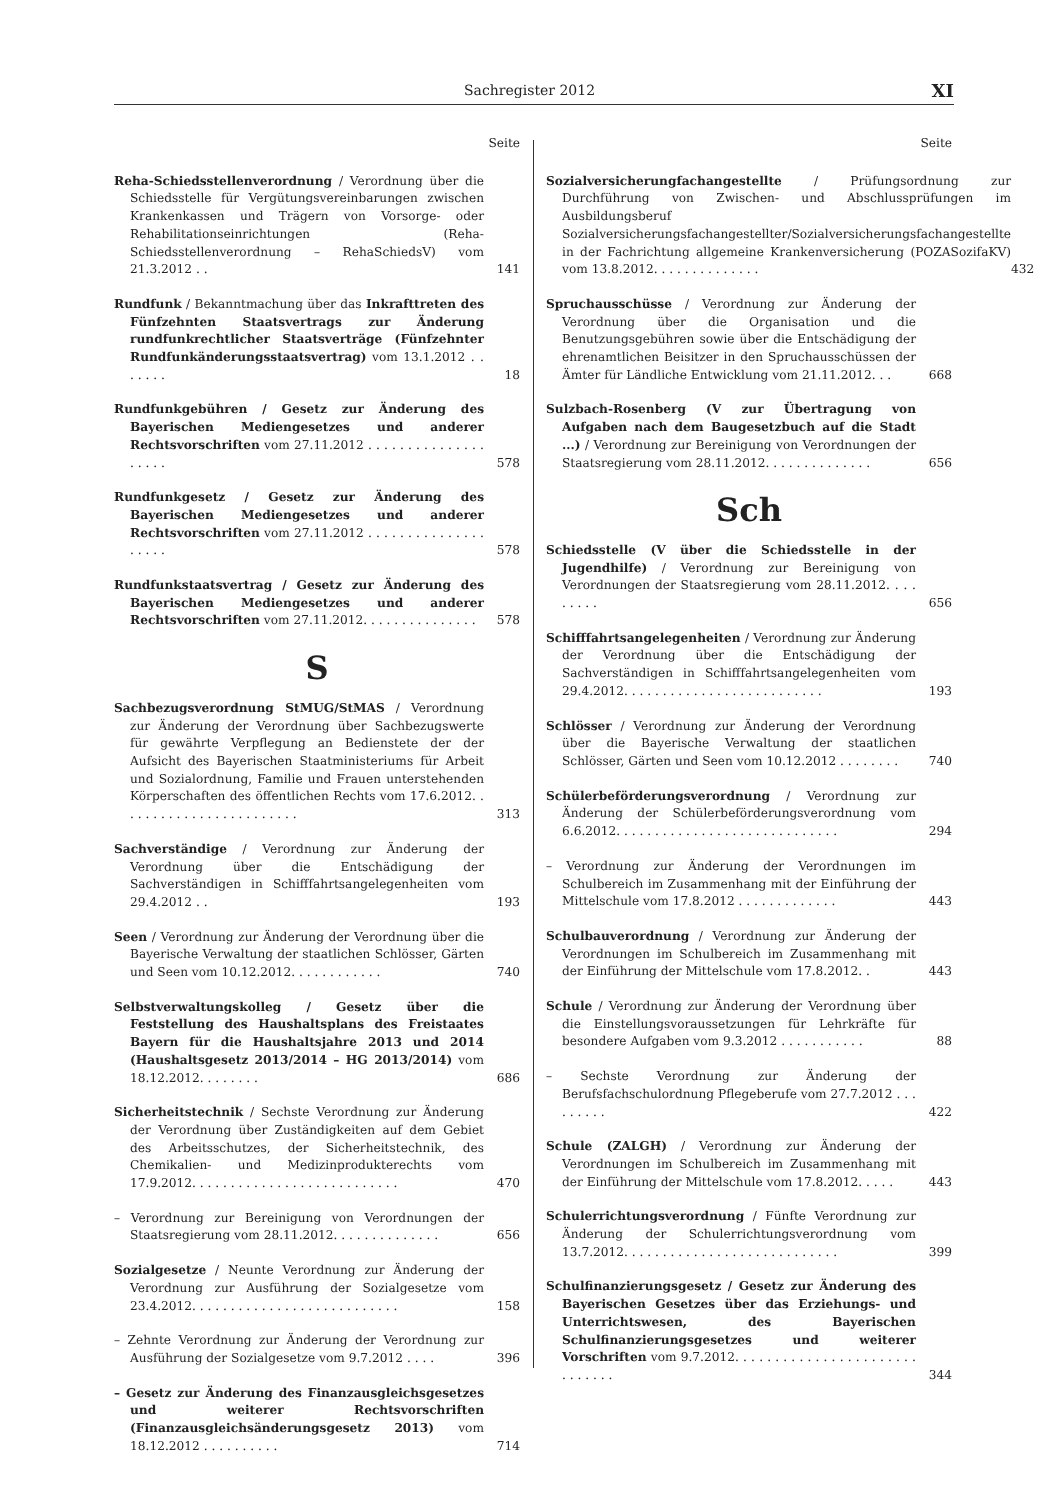Sachregister 2012 XI
Seite
Reha-Schiedsstellenverordnung / Verordnung über die Schiedsstelle für Vergütungsvereinbarungen zwischen Krankenkassen und Trägern von Vorsorge- oder Rehabilitationseinrichtungen (Reha-Schiedsstellenverordnung – RehaSchiedsV) vom 21.3.2012 . .
141
Rundfunk / Bekanntmachung über das Inkrafttreten des Fünfzehnten Staatsvertrags zur Änderung rundfunkrechtlicher Staatsverträge (Fünfzehnter Rundfunkänderungsstaatsvertrag) vom 13.1.2012 . . . . . . .
18
Rundfunkgebühren / Gesetz zur Änderung des Bayerischen Mediengesetzes und anderer Rechtsvorschriften vom 27.11.2012 . . . . . . . . . . . . . . . . . . . .
578
Rundfunkgesetz / Gesetz zur Änderung des Bayerischen Mediengesetzes und anderer Rechtsvorschriften vom 27.11.2012 . . . . . . . . . . . . . . . . . . . .
578
Rundfunkstaatsvertrag / Gesetz zur Änderung des Bayerischen Mediengesetzes und anderer Rechtsvorschriften vom 27.11.2012. . . . . . . . . . . . . . .
578
S
Sachbezugsverordnung StMUG/StMAS / Verordnung zur Änderung der Verordnung über Sachbezugswerte für gewährte Verpflegung an Bedienstete der der Aufsicht des Bayerischen Staatministeriums für Arbeit und Sozialordnung, Familie und Frauen unterstehenden Körperschaften des öffentlichen Rechts vom 17.6.2012. . . . . . . . . . . . . . . . . . . . . . . .
313
Sachverständige / Verordnung zur Änderung der Verordnung über die Entschädigung der Sachverständigen in Schifffahrtsangelegenheiten vom 29.4.2012 . .
193
Seen / Verordnung zur Änderung der Verordnung über die Bayerische Verwaltung der staatlichen Schlösser, Gärten und Seen vom 10.12.2012. . . . . . . . . . . .
740
Selbstverwaltungskolleg / Gesetz über die Feststellung des Haushaltsplans des Freistaates Bayern für die Haushaltsjahre 2013 und 2014 (Haushaltsgesetz 2013/2014 – HG 2013/2014) vom 18.12.2012. . . . . . . .
686
Sicherheitstechnik / Sechste Verordnung zur Änderung der Verordnung über Zuständigkeiten auf dem Gebiet des Arbeitsschutzes, der Sicherheitstechnik, des Chemikalien- und Medizinprodukterechts vom 17.9.2012. . . . . . . . . . . . . . . . . . . . . . . . . . .
470
– Verordnung zur Bereinigung von Verordnungen der Staatsregierung vom 28.11.2012. . . . . . . . . . . . . .
656
Sozialgesetze / Neunte Verordnung zur Änderung der Verordnung zur Ausführung der Sozialgesetze vom 23.4.2012. . . . . . . . . . . . . . . . . . . . . . . . . . .
158
– Zehnte Verordnung zur Änderung der Verordnung zur Ausführung der Sozialgesetze vom 9.7.2012 . . . .
396
– Gesetz zur Änderung des Finanzausgleichsgesetzes und weiterer Rechtsvorschriften (Finanzausgleichsänderungsgesetz 2013) vom 18.12.2012 . . . . . . . . . .
714
Seite
Sozialversicherungfachangestellte / Prüfungsordnung zur Durchführung von Zwischen- und Abschlussprüfungen im Ausbildungsberuf Sozialversicherungsfachangestellter/Sozialversicherungsfachangestellte in der Fachrichtung allgemeine Krankenversicherung (POZASozifaKV) vom 13.8.2012. . . . . . . . . . . . . .
432
Spruchausschüsse / Verordnung zur Änderung der Verordnung über die Organisation und die Benutzungsgebühren sowie über die Entschädigung der ehrenamtlichen Beisitzer in den Spruchausschüssen der Ämter für Ländliche Entwicklung vom 21.11.2012. . .
668
Sulzbach-Rosenberg (V zur Übertragung von Aufgaben nach dem Baugesetzbuch auf die Stadt ...) / Verordnung zur Bereinigung von Verordnungen der Staatsregierung vom 28.11.2012. . . . . . . . . . . . . .
656
Sch
Schiedsstelle (V über die Schiedsstelle in der Jugendhilfe) / Verordnung zur Bereinigung von Verordnungen der Staatsregierung vom 28.11.2012. . . . . . . . .
656
Schifffahrtsangelegenheiten / Verordnung zur Änderung der Verordnung über die Entschädigung der Sachverständigen in Schifffahrtsangelegenheiten vom 29.4.2012. . . . . . . . . . . . . . . . . . . . . . . . . .
193
Schlösser / Verordnung zur Änderung der Verordnung über die Bayerische Verwaltung der staatlichen Schlösser, Gärten und Seen vom 10.12.2012 . . . . . . . .
740
Schülerbeförderungsverordnung / Verordnung zur Änderung der Schülerbeförderungsverordnung vom 6.6.2012. . . . . . . . . . . . . . . . . . . . . . . . . . . . .
294
– Verordnung zur Änderung der Verordnungen im Schulbereich im Zusammenhang mit der Einführung der Mittelschule vom 17.8.2012 . . . . . . . . . . . . .
443
Schulbauverordnung / Verordnung zur Änderung der Verordnungen im Schulbereich im Zusammenhang mit der Einführung der Mittelschule vom 17.8.2012. .
443
Schule / Verordnung zur Änderung der Verordnung über die Einstellungsvoraussetzungen für Lehrkräfte für besondere Aufgaben vom 9.3.2012 . . . . . . . . . . .
88
– Sechste Verordnung zur Änderung der Berufsfachschulordnung Pflegeberufe vom 27.7.2012 . . . . . . . . .
422
Schule (ZALGH) / Verordnung zur Änderung der Verordnungen im Schulbereich im Zusammenhang mit der Einführung der Mittelschule vom 17.8.2012. . . . .
443
Schulerrichtungsverordnung / Fünfte Verordnung zur Änderung der Schulerrichtungsverordnung vom 13.7.2012. . . . . . . . . . . . . . . . . . . . . . . . . . . .
399
Schulfinanzierungsgesetz / Gesetz zur Änderung des Bayerischen Gesetzes über das Erziehungs- und Unterrichtswesen, des Bayerischen Schulfinanzierungsgesetzes und weiterer Vorschriften vom 9.7.2012. . . . . . . . . . . . . . . . . . . . . . . . . . . . . .
344